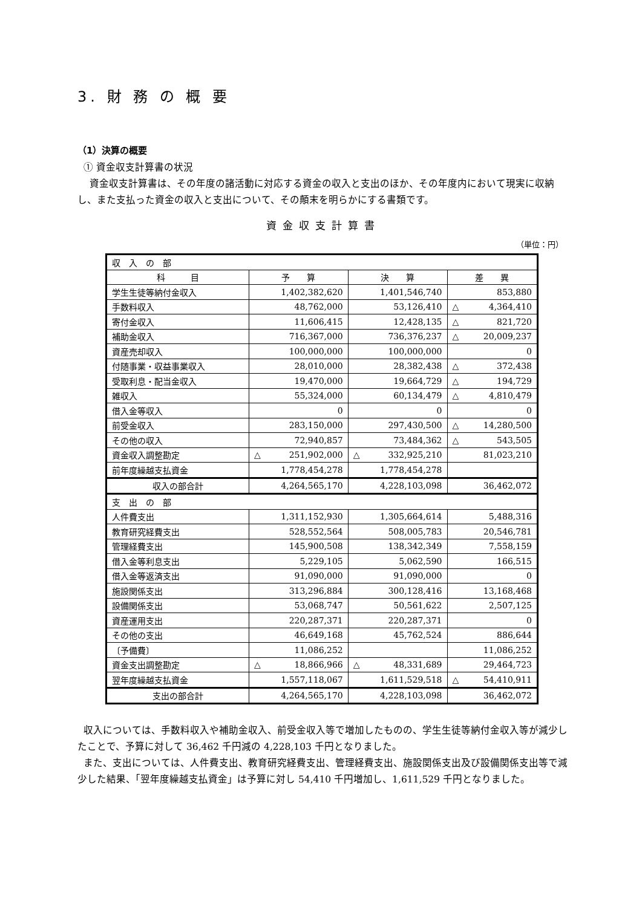3. 財 務 の 概 要
（1）決算の概要
① 資金収支計算書の状況
資金収支計算書は、その年度の諸活動に対応する資金の収入と支出のほか、その年度内において現実に収納し、また支払った資金の収入と支出について、その顛末を明らかにする書類です。
資金収支計算書
（単位：円）
| 収 入 の 部 | | | |
| 科 目 | 予 算 | 決 算 | 差 異 |
| 学生生徒等納付金収入 | 1,402,382,620 | 1,401,546,740 | 853,880 |
| 手数料収入 | 48,762,000 | 53,126,410 | △ 4,364,410 |
| 寄付金収入 | 11,606,415 | 12,428,135 | △ 821,720 |
| 補助金収入 | 716,367,000 | 736,376,237 | △ 20,009,237 |
| 資産売却収入 | 100,000,000 | 100,000,000 | 0 |
| 付随事業・収益事業収入 | 28,010,000 | 28,382,438 | △ 372,438 |
| 受取利息・配当金収入 | 19,470,000 | 19,664,729 | △ 194,729 |
| 雑収入 | 55,324,000 | 60,134,479 | △ 4,810,479 |
| 借入金等収入 | 0 | 0 | 0 |
| 前受金収入 | 283,150,000 | 297,430,500 | △ 14,280,500 |
| その他の収入 | 72,940,857 | 73,484,362 | △ 543,505 |
| 資金収入調整勘定 | △ 251,902,000 | △ 332,925,210 | 81,023,210 |
| 前年度繰越支払資金 | 1,778,454,278 | 1,778,454,278 | |
| 収入の部合計 | 4,264,565,170 | 4,228,103,098 | 36,462,072 |
| 支 出 の 部 | | | |
| 人件費支出 | 1,311,152,930 | 1,305,664,614 | 5,488,316 |
| 教育研究経費支出 | 528,552,564 | 508,005,783 | 20,546,781 |
| 管理経費支出 | 145,900,508 | 138,342,349 | 7,558,159 |
| 借入金等利息支出 | 5,229,105 | 5,062,590 | 166,515 |
| 借入金等返済支出 | 91,090,000 | 91,090,000 | 0 |
| 施設関係支出 | 313,296,884 | 300,128,416 | 13,168,468 |
| 設備関係支出 | 53,068,747 | 50,561,622 | 2,507,125 |
| 資産運用支出 | 220,287,371 | 220,287,371 | 0 |
| その他の支出 | 46,649,168 | 45,762,524 | 886,644 |
| 〔予備費〕 | 11,086,252 | | 11,086,252 |
| 資金支出調整勘定 | △ 18,866,966 | △ 48,331,689 | 29,464,723 |
| 翌年度繰越支払資金 | 1,557,118,067 | 1,611,529,518 | △ 54,410,911 |
| 支出の部合計 | 4,264,565,170 | 4,228,103,098 | 36,462,072 |
収入については、手数料収入や補助金収入、前受金収入等で増加したものの、学生生徒等納付金収入等が減少したことで、予算に対して 36,462 千円減の 4,228,103 千円となりました。
また、支出については、人件費支出、教育研究経費支出、管理経費支出、施設関係支出及び設備関係支出等で減少した結果、「翌年度繰越支払資金」は予算に対し 54,410 千円増加し、1,611,529 千円となりました。